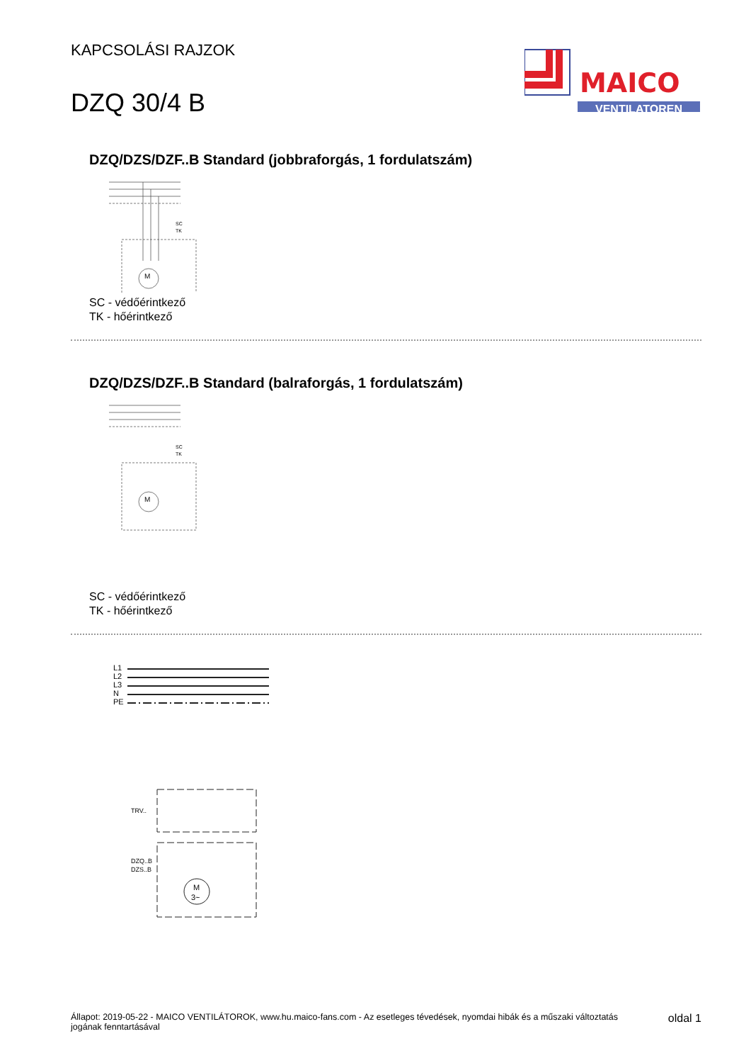KAPCSOLÁSI RAJZOK
DZQ 30/4 B
MAICO
VENTILATOREN
DZQ/DZS/DZF..B Standard (jobbraforgás, 1 fordulatszám)
SC
TK
M
SC - védőérintkező
TK - hőérintkező
DZQ/DZS/DZF..B Standard (balraforgás, 1 fordulatszám)
SC
TK
M
SC - védőérintkező
TK - hőérintkező
L1
L2
L3
N
PE
TRV..
DZQ..B
DZS..B
M
3~
Állapot: 2019-05-22 - MAICO VENTILÁTOROK, www.hu.maico-fans.com - Az esetleges tévedések, nyomdai hibák és a műszaki változtatás
jogának fenntartásával
oldal 1